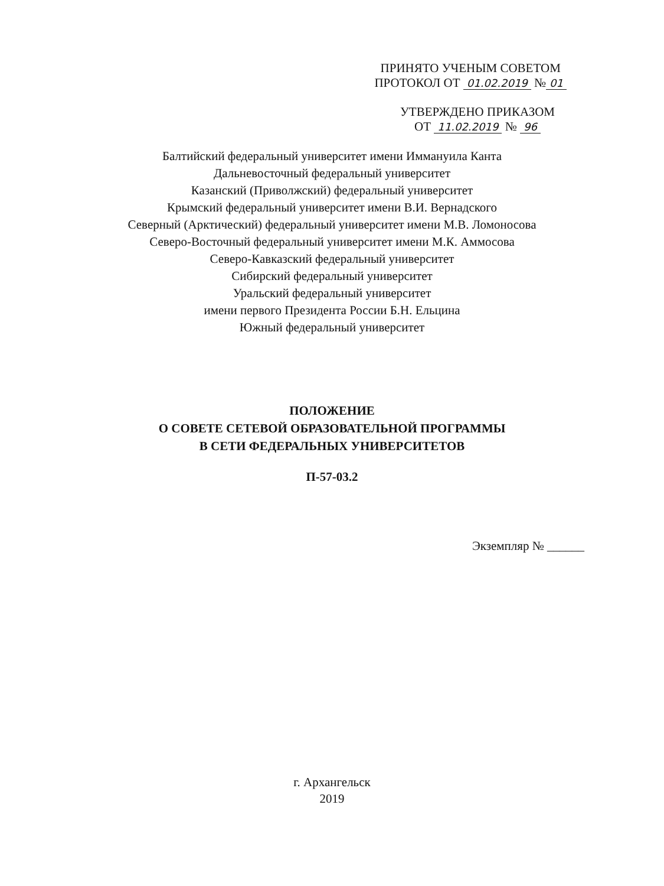ПРИНЯТО УЧЕНЫМ СОВЕТОМ
ПРОТОКОЛ ОТ 01.02.2019 № 01
УТВЕРЖДЕНО ПРИКАЗОМ
ОТ 11.02.2019 № 96
Балтийский федеральный университет имени Иммануила Канта
Дальневосточный федеральный университет
Казанский (Приволжский) федеральный университет
Крымский федеральный университет имени В.И. Вернадского
Северный (Арктический) федеральный университет имени М.В. Ломоносова
Северо-Восточный федеральный университет имени М.К. Аммосова
Северо-Кавказский федеральный университет
Сибирский федеральный университет
Уральский федеральный университет
имени первого Президента России Б.Н. Ельцина
Южный федеральный университет
ПОЛОЖЕНИЕ
О СОВЕТЕ СЕТЕВОЙ ОБРАЗОВАТЕЛЬНОЙ ПРОГРАММЫ
В СЕТИ ФЕДЕРАЛЬНЫХ УНИВЕРСИТЕТОВ
П-57-03.2
Экземпляр № ______
г. Архангельск
2019